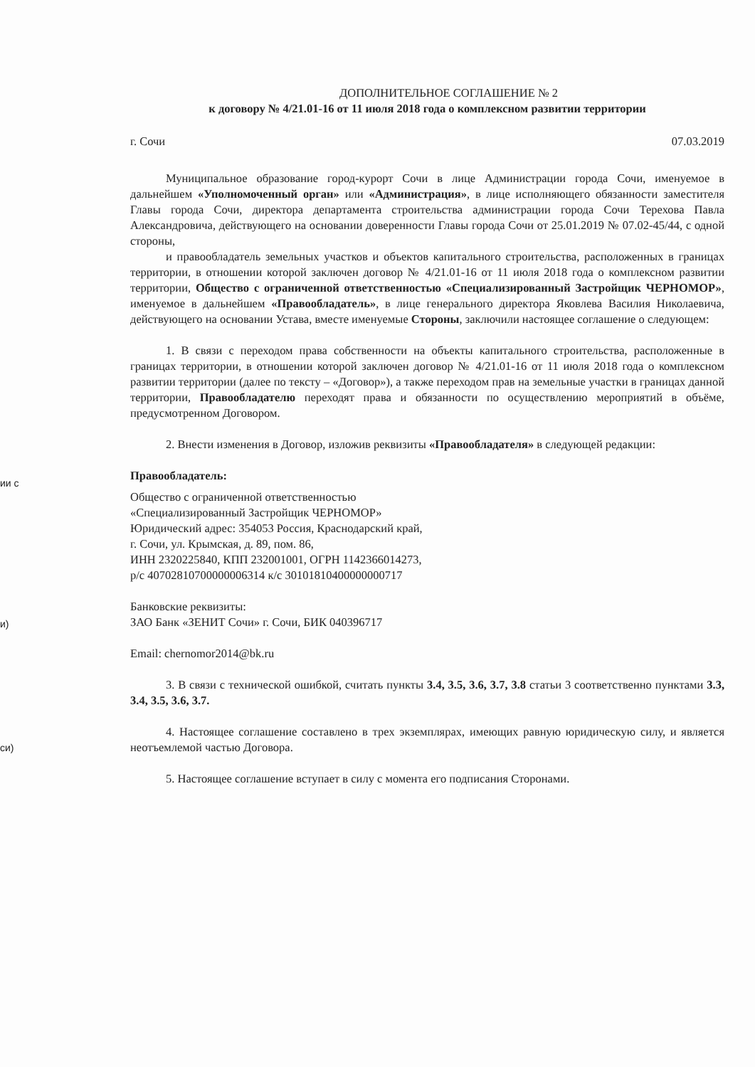ии с
и)
си)
ДОПОЛНИТЕЛЬНОЕ СОГЛАШЕНИЕ № 2
к договору № 4/21.01-16 от 11 июля 2018 года о комплексном развитии территории
г. Сочи 07.03.2019
Муниципальное образование город-курорт Сочи в лице Администрации города Сочи, именуемое в дальнейшем «Уполномоченный орган» или «Администрация», в лице исполняющего обязанности заместителя Главы города Сочи, директора департамента строительства администрации города Сочи Терехова Павла Александровича, действующего на основании доверенности Главы города Сочи от 25.01.2019 № 07.02-45/44, с одной стороны,
и правообладатель земельных участков и объектов капитального строительства, расположенных в границах территории, в отношении которой заключен договор № 4/21.01-16 от 11 июля 2018 года о комплексном развитии территории, Общество с ограниченной ответственностью «Специализированный Застройщик ЧЕРНОМОР», именуемое в дальнейшем «Правообладатель», в лице генерального директора Яковлева Василия Николаевича, действующего на основании Устава, вместе именуемые Стороны, заключили настоящее соглашение о следующем:
1. В связи с переходом права собственности на объекты капитального строительства, расположенные в границах территории, в отношении которой заключен договор № 4/21.01-16 от 11 июля 2018 года о комплексном развитии территории (далее по тексту – «Договор»), а также переходом прав на земельные участки в границах данной территории, Правообладателю переходят права и обязанности по осуществлению мероприятий в объёме, предусмотренном Договором.
2. Внести изменения в Договор, изложив реквизиты «Правообладателя» в следующей редакции:
Правообладатель:
Общество с ограниченной ответственностью
«Специализированный Застройщик ЧЕРНОМОР»
Юридический адрес: 354053 Россия, Краснодарский край,
г. Сочи, ул. Крымская, д. 89, пом. 86,
ИНН 2320225840, КПП 232001001, ОГРН 1142366014273,
р/с 40702810700000006314 к/с 30101810400000000717
Банковские реквизиты:
ЗАО Банк «ЗЕНИТ Сочи» г. Сочи, БИК 040396717
Email: chernomor2014@bk.ru
3. В связи с технической ошибкой, считать пункты 3.4, 3.5, 3.6, 3.7, 3.8 статьи 3 соответственно пунктами 3.3, 3.4, 3.5, 3.6, 3.7.
4. Настоящее соглашение составлено в трех экземплярах, имеющих равную юридическую силу, и является неотъемлемой частью Договора.
5. Настоящее соглашение вступает в силу с момента его подписания Сторонами.